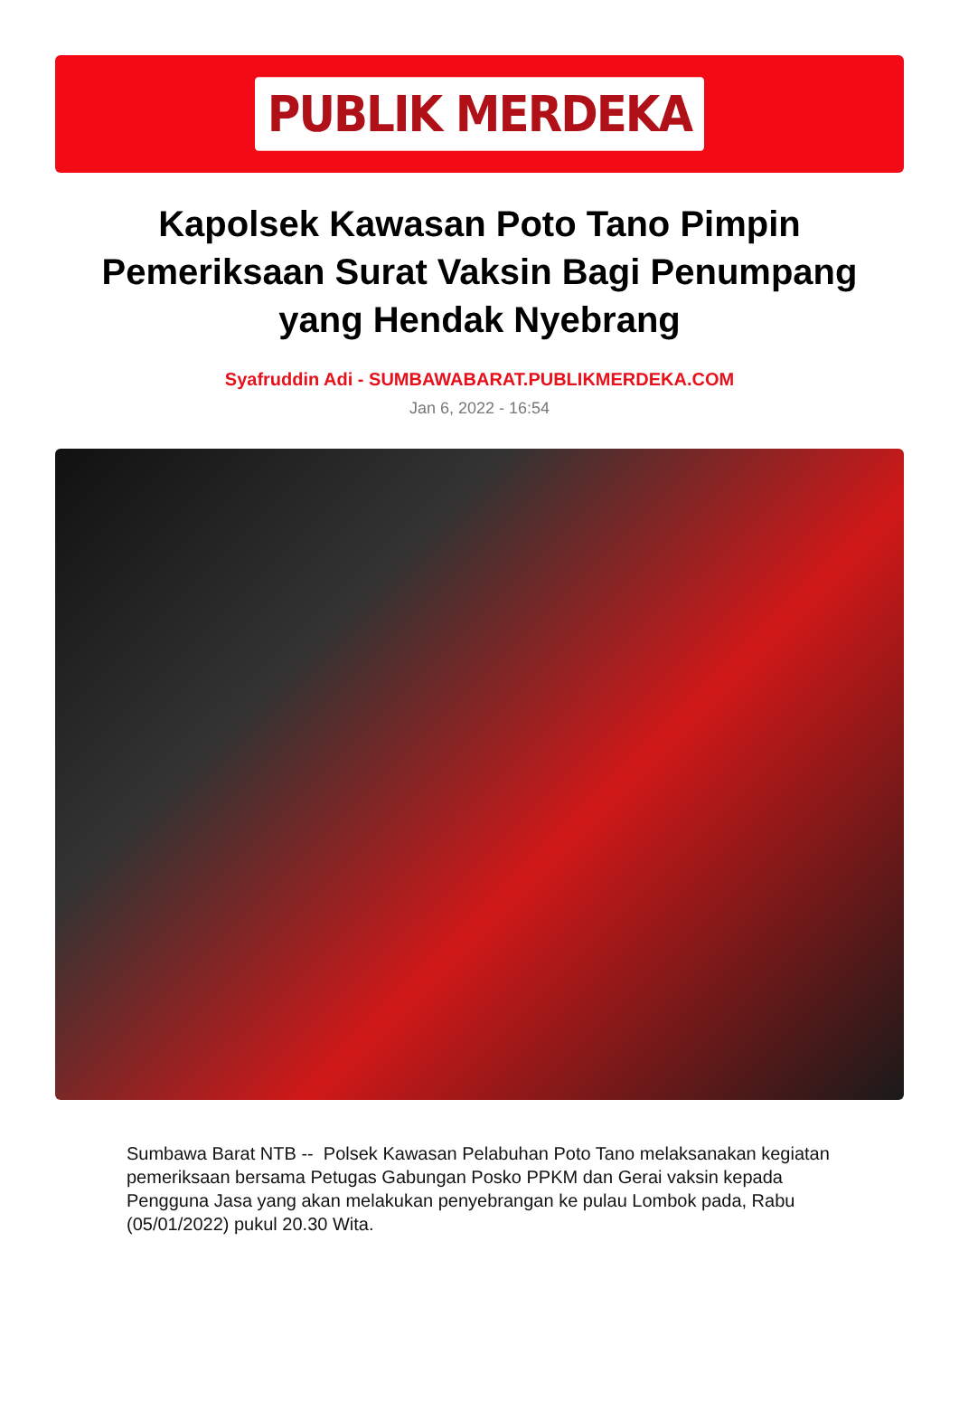PUBLIK MERDEKA
Kapolsek Kawasan Poto Tano Pimpin Pemeriksaan Surat Vaksin Bagi Penumpang yang Hendak Nyebrang
Syafruddin Adi - SUMBAWABARAT.PUBLIKMERDEKA.COM
Jan 6, 2022 - 16:54
Sumbawa Barat NTB -- Polsek Kawasan Pelabuhan Poto Tano melaksanakan kegiatan pemeriksaan bersama Petugas Gabungan Posko PPKM dan Gerai vaksin kepada Pengguna Jasa yang akan melakukan penyebrangan ke pulau Lombok pada, Rabu (05/01/2022) pukul 20.30 Wita.